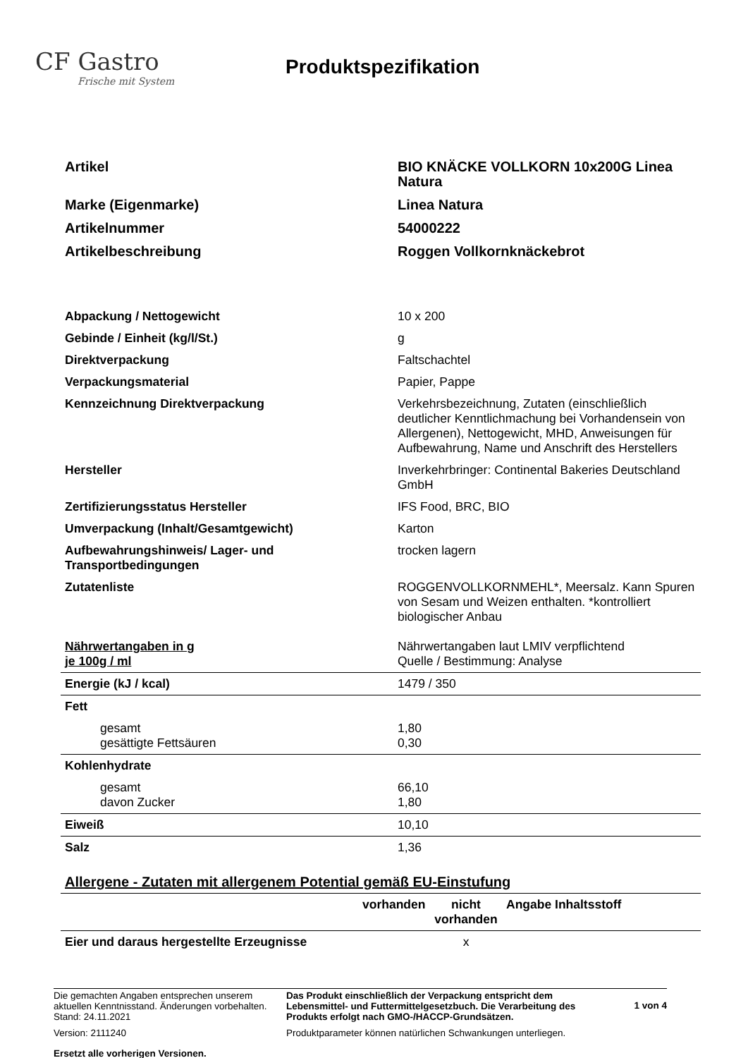CF Gastro
Frische mit System
Produktspezifikation
| Artikel | BIO KNÄCKE VOLLKORN 10x200G Linea Natura |
| Marke (Eigenmarke) | Linea Natura |
| Artikelnummer | 54000222 |
| Artikelbeschreibung | Roggen Vollkornknäckebrot |
| Abpackung / Nettogewicht | 10 x 200 |
| Gebinde / Einheit (kg/l/St.) | g |
| Direktverpackung | Faltschachtel |
| Verpackungsmaterial | Papier, Pappe |
| Kennzeichnung Direktverpackung | Verkehrsbezeichnung, Zutaten (einschließlich deutlicher Kenntlichmachung bei Vorhandensein von Allergenen), Nettogewicht, MHD, Anweisungen für Aufbewahrung, Name und Anschrift des Herstellers |
| Hersteller | Inverkehrbringer: Continental Bakeries Deutschland GmbH |
| Zertifizierungsstatus Hersteller | IFS Food, BRC, BIO |
| Umverpackung (Inhalt/Gesamtgewicht) | Karton |
| Aufbewahrungshinweis/ Lager- und Transportbedingungen | trocken lagern |
| Zutatenliste | ROGGENVOLLKORNMEHL*, Meersalz. Kann Spuren von Sesam und Weizen enthalten. *kontrolliert biologischer Anbau |
| Nährwertangaben in g je 100g / ml | Nährwertangaben laut LMIV verpflichtend Quelle / Bestimmung: Analyse |
| Energie (kJ / kcal) | 1479 / 350 |
| Fett | |
| gesamt gesättigte Fettsäuren | 1,80 0,30 |
| Kohlenhydrate | |
| gesamt davon Zucker | 66,10 1,80 |
| Eiweiß | 10,10 |
| Salz | 1,36 |
| Allergene - Zutaten mit allergenem Potential gemäß EU-Einstufung | | | |
| | vorhanden | nicht vorhanden | Angabe Inhaltsstoff |
| Eier und daraus hergestellte Erzeugnisse | | x | |
Die gemachten Angaben entsprechen unserem aktuellen Kenntnisstand. Änderungen vorbehalten. Stand: 24.11.2021
Version: 2111240
Ersetzt alle vorherigen Versionen.
Das Produkt einschließlich der Verpackung entspricht dem Lebensmittel- und Futtermittelgesetzbuch. Die Verarbeitung des Produkts erfolgt nach GMO-/HACCP-Grundsätzen.
Produktparameter können natürlichen Schwankungen unterliegen.
1 von 4